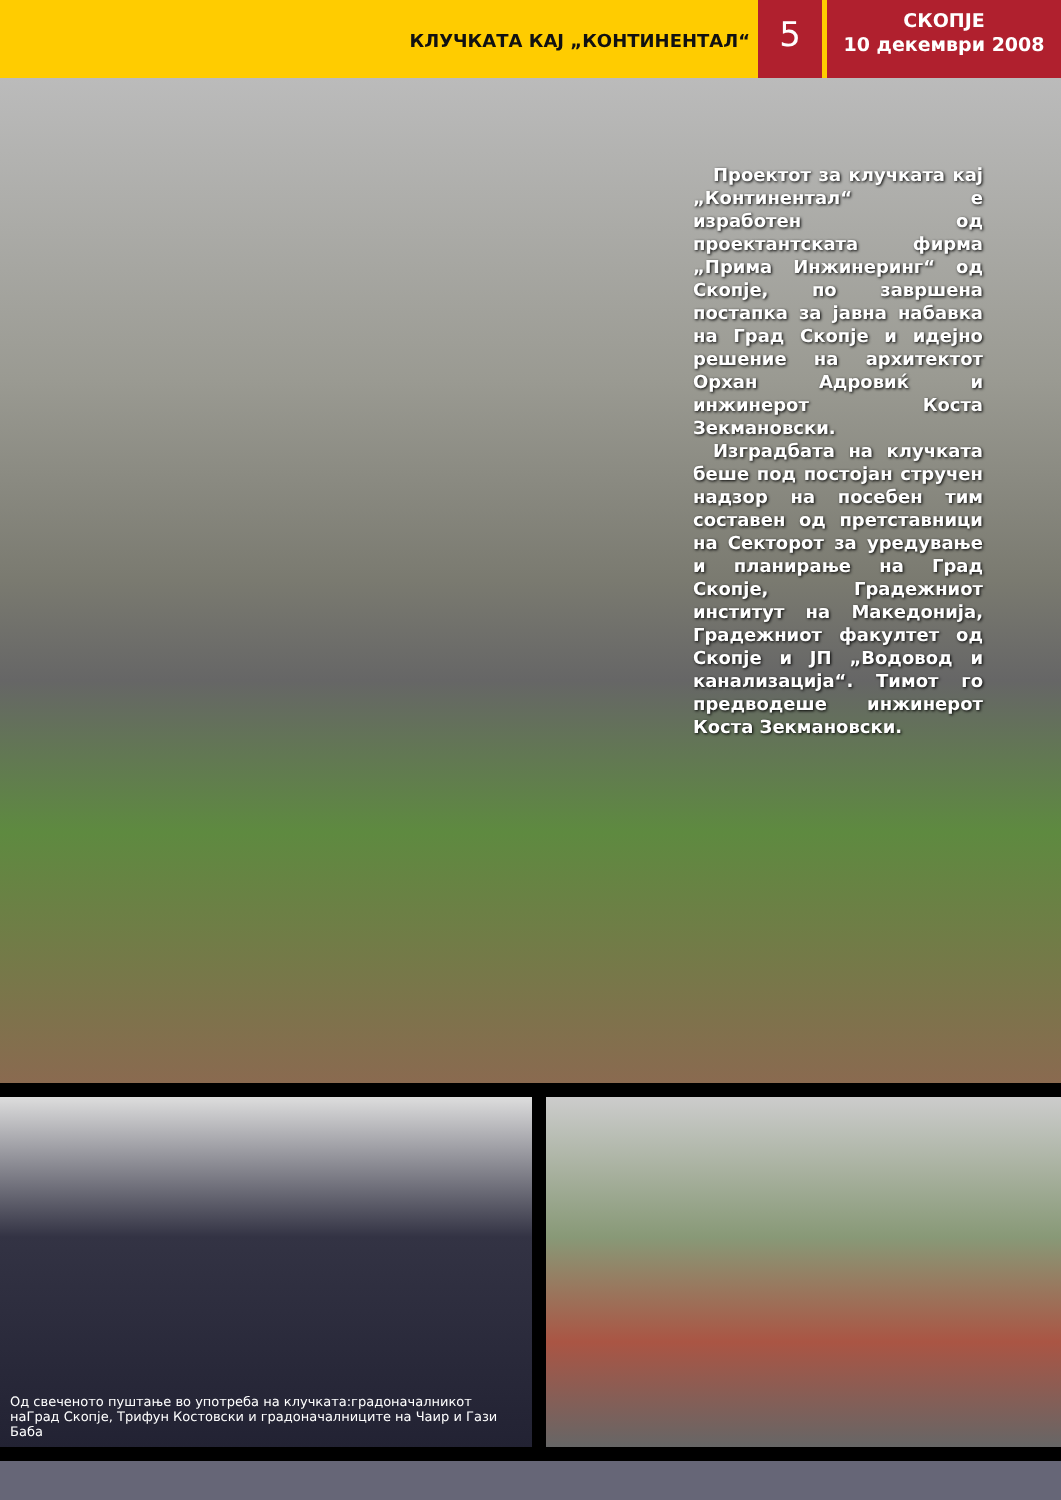КЛУЧКАТА КАЈ „КОНТИНЕНТАЛ“
5
СКОПЈЕ
10 декември 2008
Проектот за клучката кај „Континентал“ е изработен од проектантската фирма „Прима Инжинеринг“ од Скопје, по завршена постапка за јавна набавка на Град Скопје и идејно решение на архитектот Орхан Адровиќ и инжинерот Коста Зекмановски.
Изградбата на клучката беше под постојан стручен надзор на посебен тим составен од претставници на Секторот за уредување и планирање на Град Скопје, Градежниот институт на Македонија, Градежниот факултет од Скопје и ЈП „Водовод и канализација“. Тимот го предводеше инжинерот Коста Зекмановски.
Од свеченото пуштање во употреба на клучката:градоначалникот наГрад Скопје, Трифун Костовски и градоначалниците на Чаир и Гази Баба